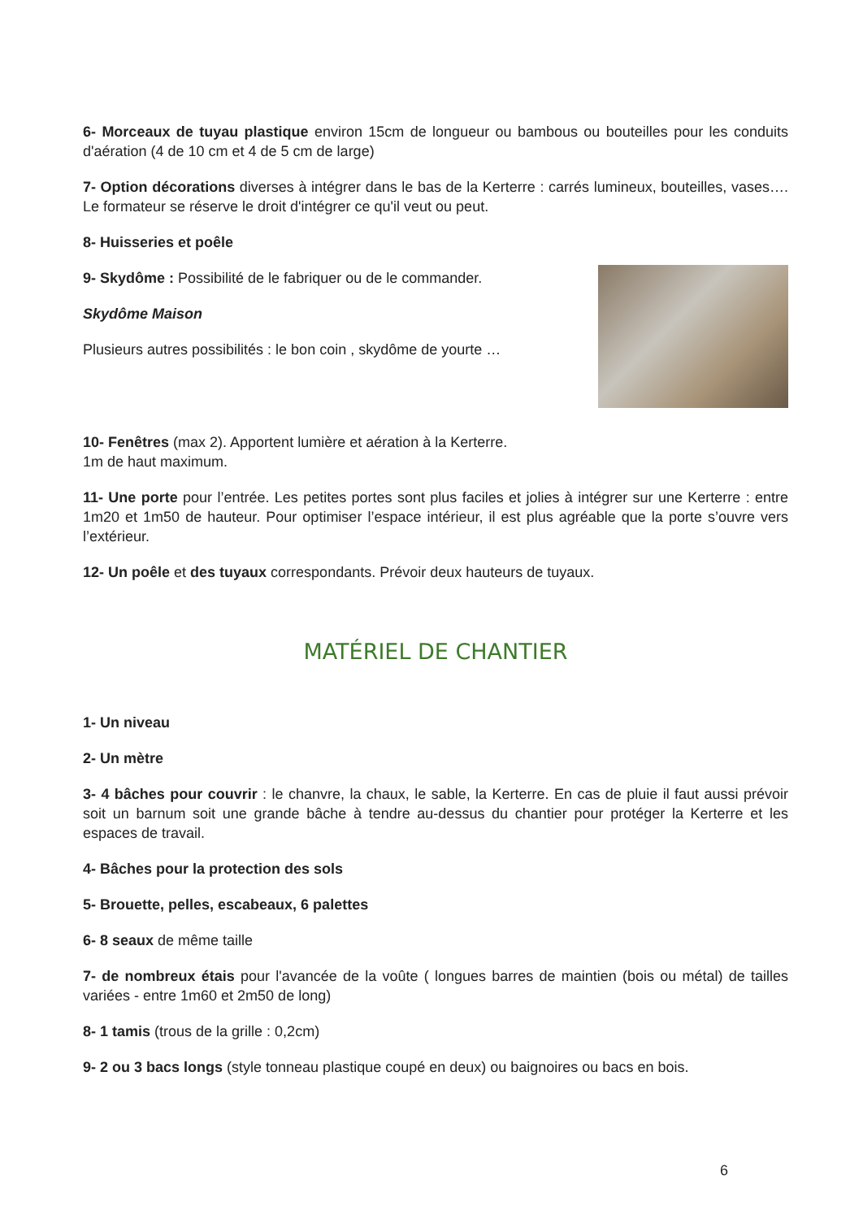6- Morceaux de tuyau plastique environ 15cm de longueur ou bambous ou bouteilles pour les conduits d'aération (4 de 10 cm et 4 de 5 cm de large)
7- Option décorations diverses à intégrer dans le bas de la Kerterre : carrés lumineux, bouteilles, vases…. Le formateur se réserve le droit d'intégrer ce qu'il veut ou peut.
8- Huisseries et poêle
9- Skydôme : Possibilité de le fabriquer ou de le commander.
Skydôme Maison
Plusieurs autres possibilités : le bon coin , skydôme de yourte …
10- Fenêtres (max 2). Apportent lumière et aération à la Kerterre.
1m de haut maximum.
11- Une porte pour l’entrée. Les petites portes sont plus faciles et jolies à intégrer sur une Kerterre : entre 1m20 et 1m50 de hauteur. Pour optimiser l’espace intérieur, il est plus agréable que la porte s’ouvre vers l’extérieur.
12- Un poêle et des tuyaux correspondants. Prévoir deux hauteurs de tuyaux.
MATÉRIEL DE CHANTIER
1- Un niveau
2- Un mètre
3- 4 bâches pour couvrir : le chanvre, la chaux, le sable, la Kerterre. En cas de pluie il faut aussi prévoir soit un barnum soit une grande bâche à tendre au-dessus du chantier pour protéger la Kerterre et les espaces de travail.
4- Bâches pour la protection des sols
5- Brouette, pelles, escabeaux, 6 palettes
6- 8 seaux de même taille
7- de nombreux étais pour l'avancée de la voûte ( longues barres de maintien (bois ou métal) de tailles variées - entre 1m60 et 2m50 de long)
8- 1 tamis (trous de la grille : 0,2cm)
9- 2 ou 3 bacs longs (style tonneau plastique coupé en deux) ou baignoires ou bacs en bois.
6